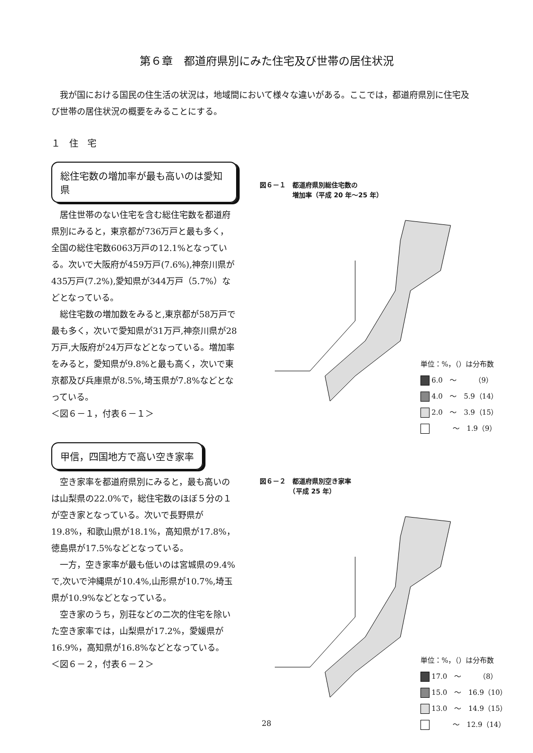第６章　都道府県別にみた住宅及び世帯の居住状況
我が国における国民の住生活の状況は，地域間において様々な違いがある。ここでは，都道府県別に住宅及び世帯の居住状況の概要をみることにする。
１　住　宅
総住宅数の増加率が最も高いのは愛知県
居住世帯のない住宅を含む総住宅数を都道府県別にみると，東京都が736万戸と最も多く，全国の総住宅数6063万戸の12.1%となっている。次いで大阪府が459万戸(7.6%),神奈川県が435万戸(7.2%),愛知県が344万戸（5.7%）などとなっている。
総住宅数の増加数をみると,東京都が58万戸で最も多く，次いで愛知県が31万戸,神奈川県が28万戸,大阪府が24万戸などとなっている。増加率をみると，愛知県が9.8%と最も高く，次いで東京都及び兵庫県が8.5%,埼玉県が7.8%などとなっている。
＜図６－１，付表６－１＞
甲信，四国地方で高い空き家率
空き家率を都道府県別にみると，最も高いのは山梨県の22.0%で，総住宅数のほぼ５分の１が空き家となっている。次いで長野県が19.8%，和歌山県が18.1%，高知県が17.8%，徳島県が17.5%などとなっている。
一方，空き家率が最も低いのは宮城県の9.4%で,次いで沖縄県が10.4%,山形県が10.7%,埼玉県が10.9%などとなっている。
空き家のうち，別荘などの二次的住宅を除いた空き家率では，山梨県が17.2%，愛媛県が16.9%，高知県が16.8%などとなっている。
＜図６－２，付表６－２＞
図６－１　都道府県別総住宅数の
　　　　　増加率（平成 20 年～25 年）
単位：%，（）は分布数
6.0　～　　　（9）
4.0　～　5.9（14）
2.0　～　3.9（15）
　　　～　1.9（9）
図６－２　都道府県別空き家率
　　　　　（平成 25 年）
単位：%，（）は分布数
17.0　～　　　（8）
15.0　～　16.9（10）
13.0　～　14.9（15）
　　　～　12.9（14）
28